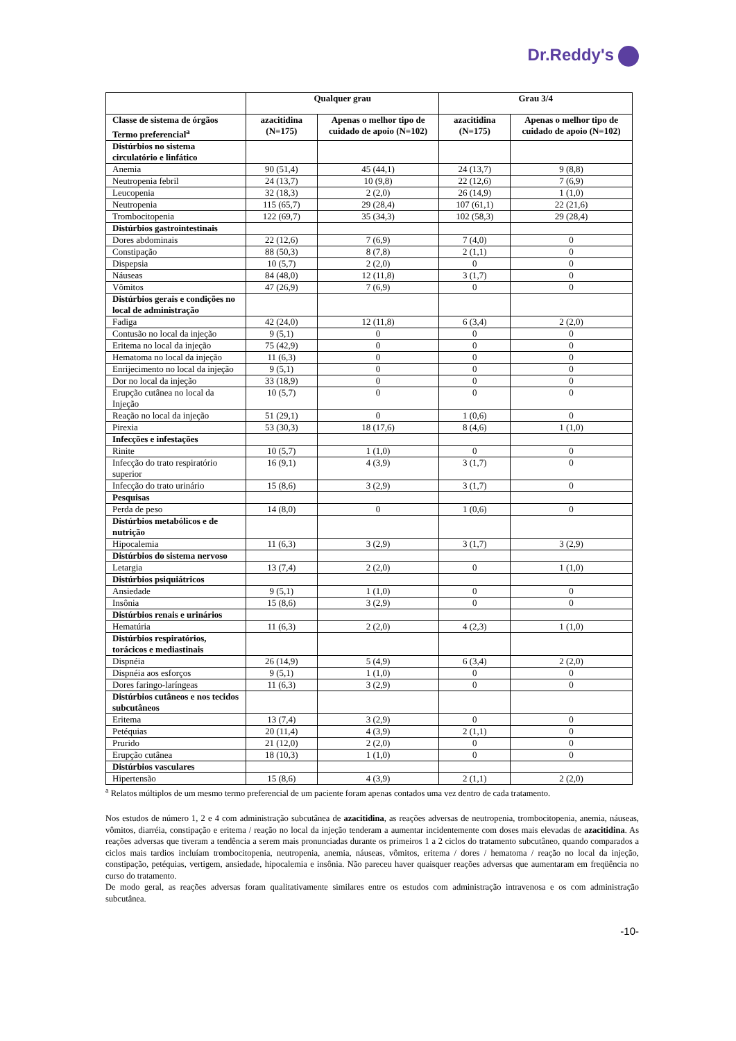Dr.Reddy's
| | Qualquer grau | | Grau 3/4 | |
| --- | --- | --- | --- | --- |
| Classe de sistema de órgãos Termo preferencial<sup>a</sup> | azacitidina (N=175) | Apenas o melhor tipo de cuidado de apoio (N=102) | azacitidina (N=175) | Apenas o melhor tipo de cuidado de apoio (N=102) |
| Distúrbios no sistema circulatório e linfático | | | | |
| Anemia | 90 (51,4) | 45 (44,1) | 24 (13,7) | 9 (8,8) |
| Neutropenia febril | 24 (13,7) | 10 (9,8) | 22 (12,6) | 7 (6,9) |
| Leucopenia | 32 (18,3) | 2 (2,0) | 26 (14,9) | 1 (1,0) |
| Neutropenia | 115 (65,7) | 29 (28,4) | 107 (61,1) | 22 (21,6) |
| Trombocitopenia | 122 (69,7) | 35 (34,3) | 102 (58,3) | 29 (28,4) |
| Distúrbios gastrointestinais | | | | |
| Dores abdominais | 22 (12,6) | 7 (6,9) | 7 (4,0) | 0 |
| Constipação | 88 (50,3) | 8 (7,8) | 2 (1,1) | 0 |
| Dispepsia | 10 (5,7) | 2 (2,0) | 0 | 0 |
| Náuseas | 84 (48,0) | 12 (11,8) | 3 (1,7) | 0 |
| Vômitos | 47 (26,9) | 7 (6,9) | 0 | 0 |
| Distúrbios gerais e condições no local de administração | | | | |
| Fadiga | 42 (24,0) | 12 (11,8) | 6 (3,4) | 2 (2,0) |
| Contusão no local da injeção | 9 (5,1) | 0 | 0 | 0 |
| Eritema no local da injeção | 75 (42,9) | 0 | 0 | 0 |
| Hematoma no local da injeção | 11 (6,3) | 0 | 0 | 0 |
| Enrijecimento no local da injeção | 9 (5,1) | 0 | 0 | 0 |
| Dor no local da injeção | 33 (18,9) | 0 | 0 | 0 |
| Erupção cutânea no local da Injeção | 10 (5,7) | 0 | 0 | 0 |
| Reação no local da injeção | 51 (29,1) | 0 | 1 (0,6) | 0 |
| Pirexia | 53 (30,3) | 18 (17,6) | 8 (4,6) | 1 (1,0) |
| Infecções e infestações | | | | |
| Rinite | 10 (5,7) | 1 (1,0) | 0 | 0 |
| Infecção do trato respiratório superior | 16 (9,1) | 4 (3,9) | 3 (1,7) | 0 |
| Infecção do trato urinário | 15 (8,6) | 3 (2,9) | 3 (1,7) | 0 |
| Pesquisas | | | | |
| Perda de peso | 14 (8,0) | 0 | 1 (0,6) | 0 |
| Distúrbios metabólicos e de nutrição | | | | |
| Hipocalemia | 11 (6,3) | 3 (2,9) | 3 (1,7) | 3 (2,9) |
| Distúrbios do sistema nervoso | | | | |
| Letargia | 13 (7,4) | 2 (2,0) | 0 | 1 (1,0) |
| Distúrbios psiquiátricos | | | | |
| Ansiedade | 9 (5,1) | 1 (1,0) | 0 | 0 |
| Insônia | 15 (8,6) | 3 (2,9) | 0 | 0 |
| Distúrbios renais e urinários | | | | |
| Hematúria | 11 (6,3) | 2 (2,0) | 4 (2,3) | 1 (1,0) |
| Distúrbios respiratórios, torácicos e mediastinais | | | | |
| Dispnéia | 26 (14,9) | 5 (4,9) | 6 (3,4) | 2 (2,0) |
| Dispnéia aos esforços | 9 (5,1) | 1 (1,0) | 0 | 0 |
| Dores faringo-laríngeas | 11 (6,3) | 3 (2,9) | 0 | 0 |
| Distúrbios cutâneos e nos tecidos subcutâneos | | | | |
| Eritema | 13 (7,4) | 3 (2,9) | 0 | 0 |
| Petéquias | 20 (11,4) | 4 (3,9) | 2 (1,1) | 0 |
| Prurido | 21 (12,0) | 2 (2,0) | 0 | 0 |
| Erupção cutânea | 18 (10,3) | 1 (1,0) | 0 | 0 |
| Distúrbios vasculares | | | | |
| Hipertensão | 15 (8,6) | 4 (3,9) | 2 (1,1) | 2 (2,0) |
<sup>a</sup> Relatos múltiplos de um mesmo termo preferencial de um paciente foram apenas contados uma vez dentro de cada tratamento.
Nos estudos de número 1, 2 e 4 com administração subcutânea de azacitidina, as reações adversas de neutropenia, trombocitopenia, anemia, náuseas, vômitos, diarréia, constipação e eritema / reação no local da injeção tenderam a aumentar incidentemente com doses mais elevadas de azacitidina. As reações adversas que tiveram a tendência a serem mais pronunciadas durante os primeiros 1 a 2 ciclos do tratamento subcutâneo, quando comparados a ciclos mais tardios incluíam trombocitopenia, neutropenia, anemia, náuseas, vômitos, eritema / dores / hematoma / reação no local da injeção, constipação, petéquias, vertigem, ansiedade, hipocalemia e insônia. Não pareceu haver quaisquer reações adversas que aumentaram em freqüência no curso do tratamento.
De modo geral, as reações adversas foram qualitativamente similares entre os estudos com administração intravenosa e os com administração subcutânea.
-10-